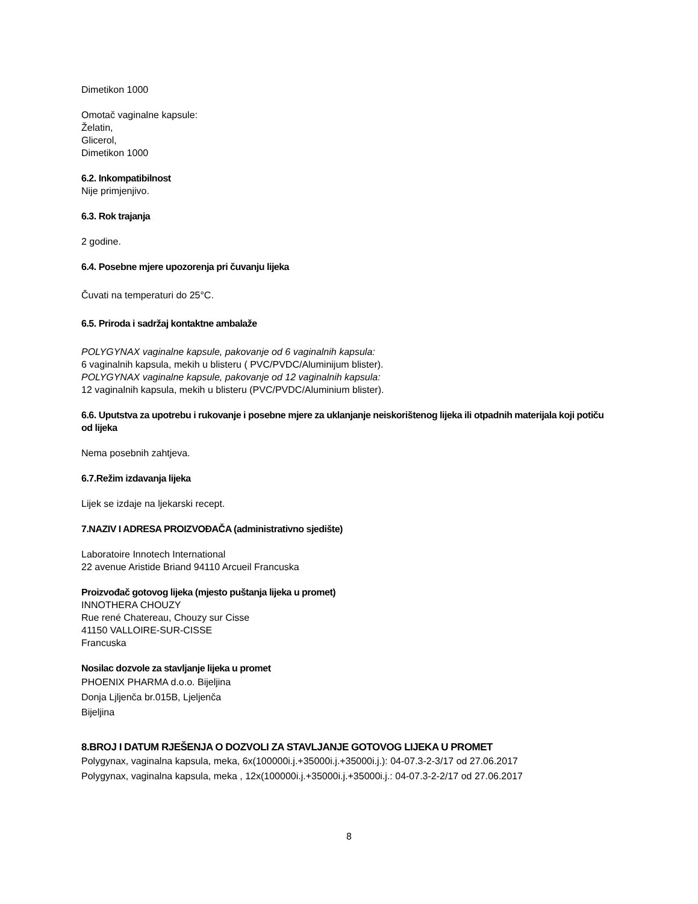Dimetikon 1000
Omotač vaginalne kapsule:
Želatin,
Glicerol,
Dimetikon 1000
6.2. Inkompatibilnost
Nije primjenjivo.
6.3. Rok trajanja
2 godine.
6.4. Posebne mjere upozorenja pri čuvanju lijeka
Čuvati na temperaturi do 25°C.
6.5. Priroda i sadržaj kontaktne ambalaže
POLYGYNAX vaginalne kapsule, pakovanje od 6 vaginalnih kapsula:
6 vaginalnih kapsula, mekih u blisteru ( PVC/PVDC/Aluminijum blister).
POLYGYNAX vaginalne kapsule, pakovanje od 12 vaginalnih kapsula:
12 vaginalnih kapsula, mekih u blisteru (PVC/PVDC/Aluminium blister).
6.6. Uputstva za upotrebu i rukovanje i posebne mjere za uklanjanje neiskorištenog lijeka ili otpadnih materijala koji potiču od lijeka
Nema posebnih zahtjeva.
6.7.Režim izdavanja lijeka
Lijek se izdaje na ljekarski recept.
7.NAZIV I ADRESA PROIZVOĐAČA (administrativno sjedište)
Laboratoire Innotech International
22 avenue Aristide Briand 94110 Arcueil Francuska
Proizvođač gotovog lijeka (mjesto puštanja lijeka u promet)
INNOTHERA CHOUZY
Rue rené Chatereau, Chouzy sur Cisse
41150 VALLOIRE-SUR-CISSE
Francuska
Nosilac dozvole za stavljanje lijeka u promet
PHOENIX PHARMA d.o.o. Bijeljina
Donja Ljljenča br.015B, Ljeljenča
Bijeljina
8.BROJ I DATUM RJEŠENJA O DOZVOLI ZA STAVLJANJE GOTOVOG LIJEKA U PROMET
Polygynax, vaginalna kapsula, meka, 6x(100000i.j.+35000i.j.+35000i.j.): 04-07.3-2-3/17 od 27.06.2017
Polygynax, vaginalna kapsula, meka , 12x(100000i.j.+35000i.j.+35000i.j.: 04-07.3-2-2/17 od 27.06.2017
8